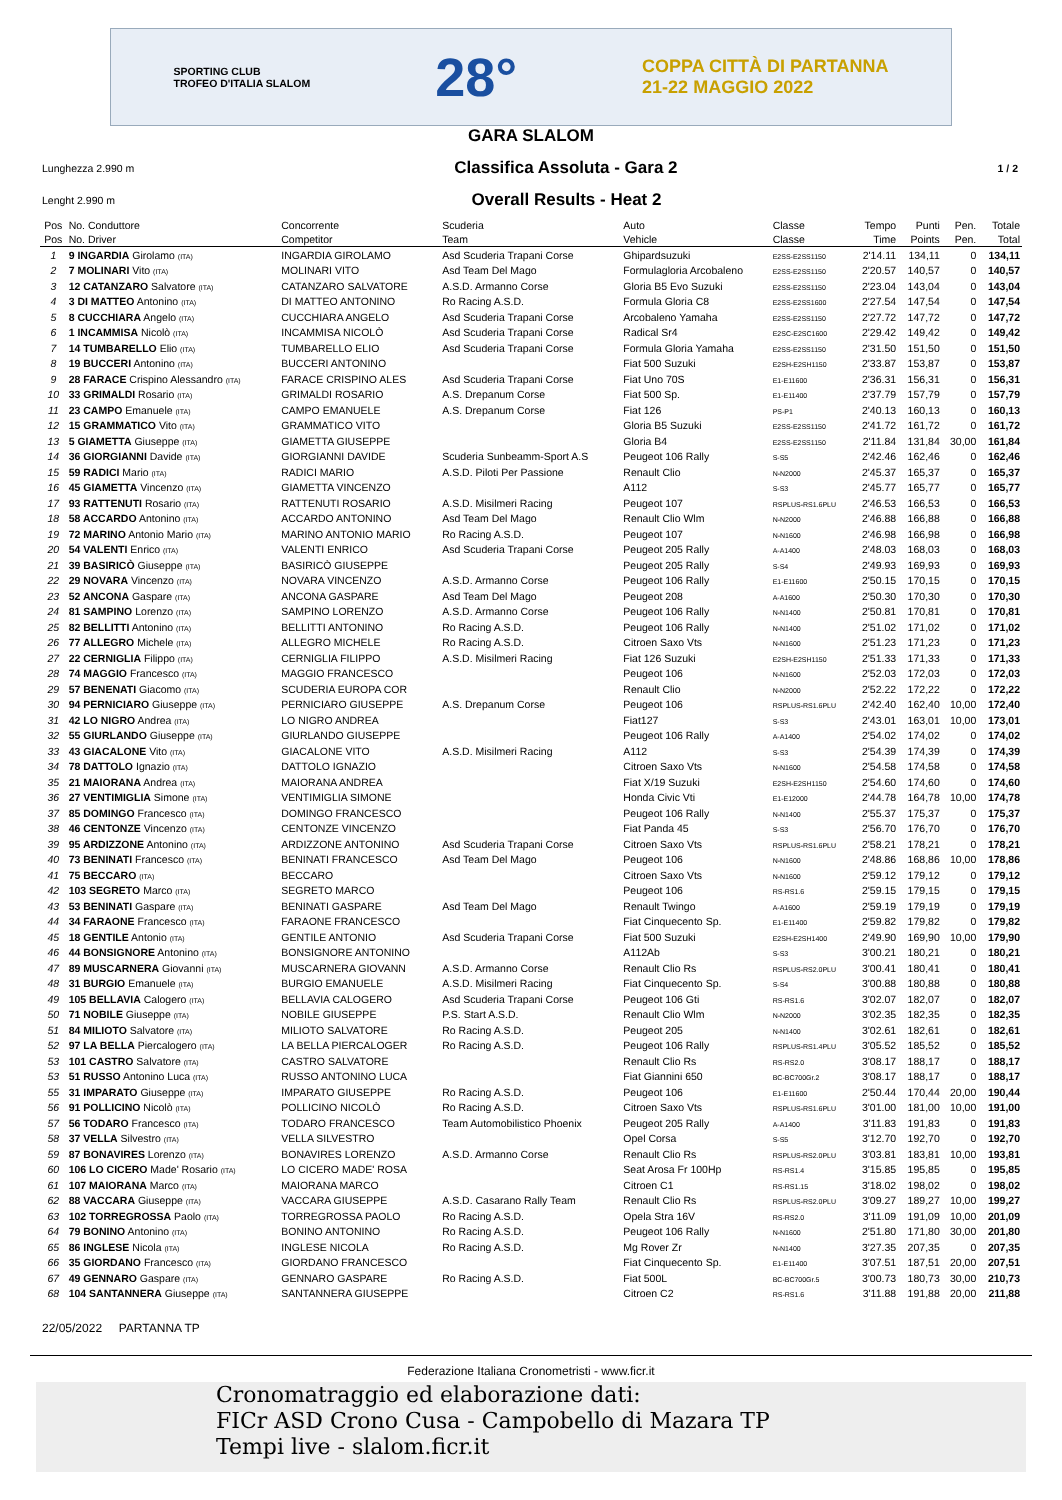SPORTING CLUB
TROFEO D'ITALIA SLALOM 28° COPPA CITTÀ DI PARTANNA
21-22 MAGGIO 2022
GARA SLALOM
Lunghezza 2.990 m Classifica Assoluta - Gara 2 1 / 2
Lenght 2.990 m Overall Results - Heat 2
| Pos | No. Conduttore | Concorrente | Scuderia | Auto | Classe | Tempo | Punti | Pen. | Totale |
| --- | --- | --- | --- | --- | --- | --- | --- | --- | --- |
| Pos | No. Driver | Competitor | Team | Vehicle | Classe | Time | Points | Pen. | Total |
| 1 | 9 INGARDIA Girolamo (ITA) | INGARDIA GIROLAMO | Asd Scuderia Trapani Corse | Ghipardsuzuki | E2SS-E2SS1150 | 2'14.11 | 134,11 | 0 | 134,11 |
| 2 | 7 MOLINARI Vito (ITA) | MOLINARI VITO | Asd Team Del Mago | Formulagloria Arcobaleno | E2SS-E2SS1150 | 2'20.57 | 140,57 | 0 | 140,57 |
| 3 | 12 CATANZARO Salvatore (ITA) | CATANZARO SALVATORE | A.S.D. Armanno Corse | Gloria B5 Evo Suzuki | E2SS-E2SS1150 | 2'23.04 | 143,04 | 0 | 143,04 |
| 4 | 3 DI MATTEO Antonino (ITA) | DI MATTEO ANTONINO | Ro Racing A.S.D. | Formula Gloria C8 | E2SS-E2SS1600 | 2'27.54 | 147,54 | 0 | 147,54 |
| 5 | 8 CUCCHIARA Angelo (ITA) | CUCCHIARA ANGELO | Asd Scuderia Trapani Corse | Arcobaleno Yamaha | E2SS-E2SS1150 | 2'27.72 | 147,72 | 0 | 147,72 |
| 6 | 1 INCAMMISA Nicolò (ITA) | INCAMMISA NICOLÒ | Asd Scuderia Trapani Corse | Radical Sr4 | E2SC-E2SC1600 | 2'29.42 | 149,42 | 0 | 149,42 |
| 7 | 14 TUMBARELLO Elio (ITA) | TUMBARELLO ELIO | Asd Scuderia Trapani Corse | Formula Gloria Yamaha | E2SS-E2SS1150 | 2'31.50 | 151,50 | 0 | 151,50 |
| 8 | 19 BUCCERI Antonino (ITA) | BUCCERI ANTONINO | | Fiat 500 Suzuki | E2SH-E2SH1150 | 2'33.87 | 153,87 | 0 | 153,87 |
| 9 | 28 FARACE Crispino Alessandro (ITA) | FARACE CRISPINO ALES | Asd Scuderia Trapani Corse | Fiat Uno 70S | E1-E11600 | 2'36.31 | 156,31 | 0 | 156,31 |
| 10 | 33 GRIMALDI Rosario (ITA) | GRIMALDI ROSARIO | A.S. Drepanum Corse | Fiat 500 Sp. | E1-E11400 | 2'37.79 | 157,79 | 0 | 157,79 |
| 11 | 23 CAMPO Emanuele (ITA) | CAMPO EMANUELE | A.S. Drepanum Corse | Fiat 126 | PS-P1 | 2'40.13 | 160,13 | 0 | 160,13 |
| 12 | 15 GRAMMATICO Vito (ITA) | GRAMMATICO VITO | | Gloria B5 Suzuki | E2SS-E2SS1150 | 2'41.72 | 161,72 | 0 | 161,72 |
| 13 | 5 GIAMETTA Giuseppe (ITA) | GIAMETTA GIUSEPPE | | Gloria B4 | E2SS-E2SS1150 | 2'11.84 | 131,84 | 30,00 | 161,84 |
| 14 | 36 GIORGIANNI Davide (ITA) | GIORGIANNI DAVIDE | Scuderia Sunbeamm-Sport A.S | Peugeot 106 Rally | S-S5 | 2'42.46 | 162,46 | 0 | 162,46 |
| 15 | 59 RADICI Mario (ITA) | RADICI MARIO | A.S.D. Piloti Per Passione | Renault Clio | N-N2000 | 2'45.37 | 165,37 | 0 | 165,37 |
| 16 | 45 GIAMETTA Vincenzo (ITA) | GIAMETTA VINCENZO | | A112 | S-S3 | 2'45.77 | 165,77 | 0 | 165,77 |
| 17 | 93 RATTENUTI Rosario (ITA) | RATTENUTI ROSARIO | A.S.D. Misilmeri Racing | Peugeot 107 | RSPLUS-RS1.6PLU | 2'46.53 | 166,53 | 0 | 166,53 |
| 18 | 58 ACCARDO Antonino (ITA) | ACCARDO ANTONINO | Asd Team Del Mago | Renault Clio Wlm | N-N2000 | 2'46.88 | 166,88 | 0 | 166,88 |
| 19 | 72 MARINO Antonio Mario (ITA) | MARINO ANTONIO MARIO | Ro Racing A.S.D. | Peugeot 107 | N-N1600 | 2'46.98 | 166,98 | 0 | 166,98 |
| 20 | 54 VALENTI Enrico (ITA) | VALENTI ENRICO | Asd Scuderia Trapani Corse | Peugeot 205 Rally | A-A1400 | 2'48.03 | 168,03 | 0 | 168,03 |
| 21 | 39 BASIRICÒ Giuseppe (ITA) | BASIRICÒ GIUSEPPE | | Peugeot 205 Rally | S-S4 | 2'49.93 | 169,93 | 0 | 169,93 |
| 22 | 29 NOVARA Vincenzo (ITA) | NOVARA VINCENZO | A.S.D. Armanno Corse | Peugeot 106 Rally | E1-E11600 | 2'50.15 | 170,15 | 0 | 170,15 |
| 23 | 52 ANCONA Gaspare (ITA) | ANCONA GASPARE | Asd Team Del Mago | Peugeot 208 | A-A1600 | 2'50.30 | 170,30 | 0 | 170,30 |
| 24 | 81 SAMPINO Lorenzo (ITA) | SAMPINO LORENZO | A.S.D. Armanno Corse | Peugeot 106 Rally | N-N1400 | 2'50.81 | 170,81 | 0 | 170,81 |
| 25 | 82 BELLITTI Antonino (ITA) | BELLITTI ANTONINO | Ro Racing A.S.D. | Peugeot 106 Rally | N-N1400 | 2'51.02 | 171,02 | 0 | 171,02 |
| 26 | 77 ALLEGRO Michele (ITA) | ALLEGRO MICHELE | Ro Racing A.S.D. | Citroen Saxo Vts | N-N1600 | 2'51.23 | 171,23 | 0 | 171,23 |
| 27 | 22 CERNIGLIA Filippo (ITA) | CERNIGLIA FILIPPO | A.S.D. Misilmeri Racing | Fiat 126 Suzuki | E2SH-E2SH1150 | 2'51.33 | 171,33 | 0 | 171,33 |
| 28 | 74 MAGGIO Francesco (ITA) | MAGGIO FRANCESCO | | Peugeot 106 | N-N1600 | 2'52.03 | 172,03 | 0 | 172,03 |
| 29 | 57 BENENATI Giacomo (ITA) | SCUDERIA EUROPA COR | | Renault Clio | N-N2000 | 2'52.22 | 172,22 | 0 | 172,22 |
| 30 | 94 PERNICIARO Giuseppe (ITA) | PERNICIARO GIUSEPPE | A.S. Drepanum Corse | Peugeot 106 | RSPLUS-RS1.6PLU | 2'42.40 | 162,40 | 10,00 | 172,40 |
| 31 | 42 LO NIGRO Andrea (ITA) | LO NIGRO ANDREA | | Fiat127 | S-S3 | 2'43.01 | 163,01 | 10,00 | 173,01 |
| 32 | 55 GIURLANDO Giuseppe (ITA) | GIURLANDO GIUSEPPE | | Peugeot 106 Rally | A-A1400 | 2'54.02 | 174,02 | 0 | 174,02 |
| 33 | 43 GIACALONE Vito (ITA) | GIACALONE VITO | A.S.D. Misilmeri Racing | A112 | S-S3 | 2'54.39 | 174,39 | 0 | 174,39 |
| 34 | 78 DATTOLO Ignazio (ITA) | DATTOLO IGNAZIO | | Citroen Saxo Vts | N-N1600 | 2'54.58 | 174,58 | 0 | 174,58 |
| 35 | 21 MAIORANA Andrea (ITA) | MAIORANA ANDREA | | Fiat X/19 Suzuki | E2SH-E2SH1150 | 2'54.60 | 174,60 | 0 | 174,60 |
| 36 | 27 VENTIMIGLIA Simone (ITA) | VENTIMIGLIA SIMONE | | Honda Civic Vti | E1-E12000 | 2'44.78 | 164,78 | 10,00 | 174,78 |
| 37 | 85 DOMINGO Francesco (ITA) | DOMINGO FRANCESCO | | Peugeot 106 Rally | N-N1400 | 2'55.37 | 175,37 | 0 | 175,37 |
| 38 | 46 CENTONZE Vincenzo (ITA) | CENTONZE VINCENZO | | Fiat Panda 45 | S-S3 | 2'56.70 | 176,70 | 0 | 176,70 |
| 39 | 95 ARDIZZONE Antonino (ITA) | ARDIZZONE ANTONINO | Asd Scuderia Trapani Corse | Citroen Saxo Vts | RSPLUS-RS1.6PLU | 2'58.21 | 178,21 | 0 | 178,21 |
| 40 | 73 BENINATI Francesco (ITA) | BENINATI FRANCESCO | Asd Team Del Mago | Peugeot 106 | N-N1600 | 2'48.86 | 168,86 | 10,00 | 178,86 |
| 41 | 75 BECCARO (ITA) | BECCARO | | Citroen Saxo Vts | N-N1600 | 2'59.12 | 179,12 | 0 | 179,12 |
| 42 | 103 SEGRETO Marco (ITA) | SEGRETO MARCO | | Peugeot 106 | RS-RS1.6 | 2'59.15 | 179,15 | 0 | 179,15 |
| 43 | 53 BENINATI Gaspare (ITA) | BENINATI GASPARE | Asd Team Del Mago | Renault Twingo | A-A1600 | 2'59.19 | 179,19 | 0 | 179,19 |
| 44 | 34 FARAONE Francesco (ITA) | FARAONE FRANCESCO | | Fiat Cinquecento Sp. | E1-E11400 | 2'59.82 | 179,82 | 0 | 179,82 |
| 45 | 18 GENTILE Antonio (ITA) | GENTILE ANTONIO | Asd Scuderia Trapani Corse | Fiat 500 Suzuki | E2SH-E2SH1400 | 2'49.90 | 169,90 | 10,00 | 179,90 |
| 46 | 44 BONSIGNORE Antonino (ITA) | BONSIGNORE ANTONINO | | A112Ab | S-S3 | 3'00.21 | 180,21 | 0 | 180,21 |
| 47 | 89 MUSCARNERA Giovanni (ITA) | MUSCARNERA GIOVANN | A.S.D. Armanno Corse | Renault Clio Rs | RSPLUS-RS2.0PLU | 3'00.41 | 180,41 | 0 | 180,41 |
| 48 | 31 BURGIO Emanuele (ITA) | BURGIO EMANUELE | A.S.D. Misilmeri Racing | Fiat Cinquecento Sp. | S-S4 | 3'00.88 | 180,88 | 0 | 180,88 |
| 49 | 105 BELLAVIA Calogero (ITA) | BELLAVIA CALOGERO | Asd Scuderia Trapani Corse | Peugeot 106 Gti | RS-RS1.6 | 3'02.07 | 182,07 | 0 | 182,07 |
| 50 | 71 NOBILE Giuseppe (ITA) | NOBILE GIUSEPPE | P.S. Start A.S.D. | Renault Clio Wlm | N-N2000 | 3'02.35 | 182,35 | 0 | 182,35 |
| 51 | 84 MILIOTO Salvatore (ITA) | MILIOTO SALVATORE | Ro Racing A.S.D. | Peugeot 205 | N-N1400 | 3'02.61 | 182,61 | 0 | 182,61 |
| 52 | 97 LA BELLA Piercalogero (ITA) | LA BELLA PIERCALOGER | Ro Racing A.S.D. | Peugeot 106 Rally | RSPLUS-RS1.4PLU | 3'05.52 | 185,52 | 0 | 185,52 |
| 53 | 101 CASTRO Salvatore (ITA) | CASTRO SALVATORE | | Renault Clio Rs | RS-RS2.0 | 3'08.17 | 188,17 | 0 | 188,17 |
| 53 | 51 RUSSO Antonino Luca (ITA) | RUSSO ANTONINO LUCA | | Fiat Giannini 650 | BC-BC700Gr.2 | 3'08.17 | 188,17 | 0 | 188,17 |
| 55 | 31 IMPARATO Giuseppe (ITA) | IMPARATO GIUSEPPE | Ro Racing A.S.D. | Peugeot 106 | E1-E11600 | 2'50.44 | 170,44 | 20,00 | 190,44 |
| 56 | 91 POLLICINO Nicolò (ITA) | POLLICINO NICOLÒ | Ro Racing A.S.D. | Citroen Saxo Vts | RSPLUS-RS1.6PLU | 3'01.00 | 181,00 | 10,00 | 191,00 |
| 57 | 56 TODARO Francesco (ITA) | TODARO FRANCESCO | Team Automobilistico Phoenix | Peugeot 205 Rally | A-A1400 | 3'11.83 | 191,83 | 0 | 191,83 |
| 58 | 37 VELLA Silvestro (ITA) | VELLA SILVESTRO | | Opel Corsa | S-S5 | 3'12.70 | 192,70 | 0 | 192,70 |
| 59 | 87 BONAVIRES Lorenzo (ITA) | BONAVIRES LORENZO | A.S.D. Armanno Corse | Renault Clio Rs | RSPLUS-RS2.0PLU | 3'03.81 | 183,81 | 10,00 | 193,81 |
| 60 | 106 LO CICERO Made' Rosario (ITA) | LO CICERO MADE' ROSA | | Seat Arosa Fr 100Hp | RS-RS1.4 | 3'15.85 | 195,85 | 0 | 195,85 |
| 61 | 107 MAIORANA Marco (ITA) | MAIORANA MARCO | | Citroen C1 | RS-RS1.15 | 3'18.02 | 198,02 | 0 | 198,02 |
| 62 | 88 VACCARA Giuseppe (ITA) | VACCARA GIUSEPPE | A.S.D. Casarano Rally Team | Renault Clio Rs | RSPLUS-RS2.0PLU | 3'09.27 | 189,27 | 10,00 | 199,27 |
| 63 | 102 TORREGROSSA Paolo (ITA) | TORREGROSSA PAOLO | Ro Racing A.S.D. | Opela Stra 16V | RS-RS2.0 | 3'11.09 | 191,09 | 10,00 | 201,09 |
| 64 | 79 BONINO Antonino (ITA) | BONINO ANTONINO | Ro Racing A.S.D. | Peugeot 106 Rally | N-N1600 | 2'51.80 | 171,80 | 30,00 | 201,80 |
| 65 | 86 INGLESE Nicola (ITA) | INGLESE NICOLA | Ro Racing A.S.D. | Mg Rover Zr | N-N1400 | 3'27.35 | 207,35 | 0 | 207,35 |
| 66 | 35 GIORDANO Francesco (ITA) | GIORDANO FRANCESCO | | Fiat Cinquecento Sp. | E1-E11400 | 3'07.51 | 187,51 | 20,00 | 207,51 |
| 67 | 49 GENNARO Gaspare (ITA) | GENNARO GASPARE | Ro Racing A.S.D. | Fiat 500L | BC-BC700Gr.5 | 3'00.73 | 180,73 | 30,00 | 210,73 |
| 68 | 104 SANTANNERA Giuseppe (ITA) | SANTANNERA GIUSEPPE | | Citroen C2 | RS-RS1.6 | 3'11.88 | 191,88 | 20,00 | 211,88 |
22/05/2022 PARTANNA TP
Federazione Italiana Cronometristi - www.ficr.it
Cronomatraggio ed elaborazione dati:
FICr ASD Crono Cusa - Campobello di Mazara TP
Tempi live - slalom.ficr.it